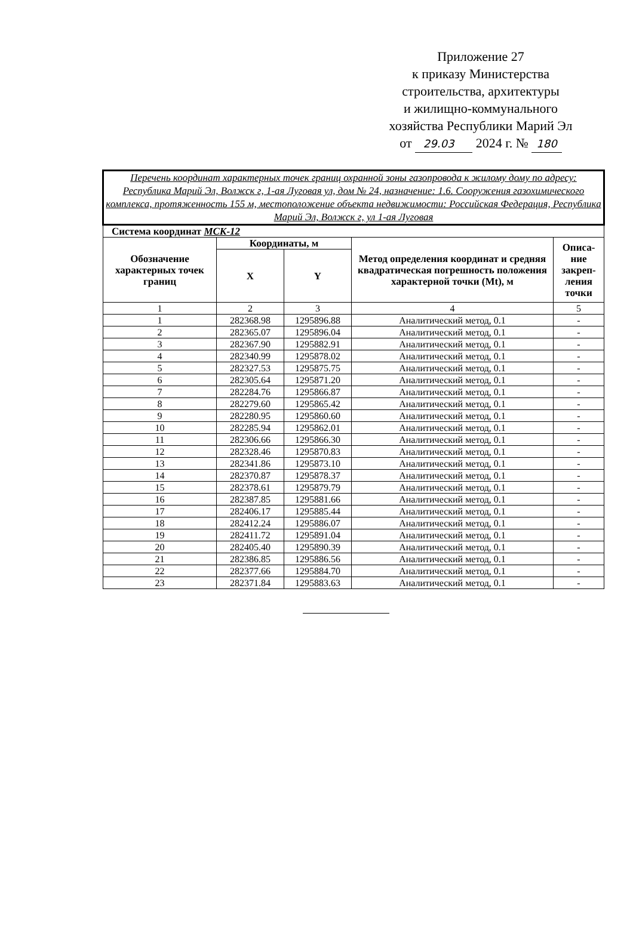Приложение 27
к приказу Министерства
строительства, архитектуры
и жилищно-коммунального
хозяйства Республики Марий Эл
от 29.03 2024 г. № 180
| Перечень координат характерных точек границ охранной зоны газопровода к жилому дому по адресу: Республика Марий Эл, Волжск г, 1-ая Луговая ул, дом № 24, назначение: 1.6. Сооружения газохимического комплекса, протяженность 155 м, местоположение объекта недвижимости: Российская Федерация, Республика Марий Эл, Волжск г, ул 1-ая Луговая | | | | |
| Система координат МСК-12 | | | | |
| Обозначение характерных точек границ | Координаты, м | | Метод определения координат и средняя квадратическая погрешность положения характерной точки (Mt), м | Описа-ние закреп-ления точки |
| | X | Y | | |
| 1 | 2 | 3 | 4 | 5 |
| 1 | 282368.98 | 1295896.88 | Аналитический метод, 0.1 | - |
| 2 | 282365.07 | 1295896.04 | Аналитический метод, 0.1 | - |
| 3 | 282367.90 | 1295882.91 | Аналитический метод, 0.1 | - |
| 4 | 282340.99 | 1295878.02 | Аналитический метод, 0.1 | - |
| 5 | 282327.53 | 1295875.75 | Аналитический метод, 0.1 | - |
| 6 | 282305.64 | 1295871.20 | Аналитический метод, 0.1 | - |
| 7 | 282284.76 | 1295866.87 | Аналитический метод, 0.1 | - |
| 8 | 282279.60 | 1295865.42 | Аналитический метод, 0.1 | - |
| 9 | 282280.95 | 1295860.60 | Аналитический метод, 0.1 | - |
| 10 | 282285.94 | 1295862.01 | Аналитический метод, 0.1 | - |
| 11 | 282306.66 | 1295866.30 | Аналитический метод, 0.1 | - |
| 12 | 282328.46 | 1295870.83 | Аналитический метод, 0.1 | - |
| 13 | 282341.86 | 1295873.10 | Аналитический метод, 0.1 | - |
| 14 | 282370.87 | 1295878.37 | Аналитический метод, 0.1 | - |
| 15 | 282378.61 | 1295879.79 | Аналитический метод, 0.1 | - |
| 16 | 282387.85 | 1295881.66 | Аналитический метод, 0.1 | - |
| 17 | 282406.17 | 1295885.44 | Аналитический метод, 0.1 | - |
| 18 | 282412.24 | 1295886.07 | Аналитический метод, 0.1 | - |
| 19 | 282411.72 | 1295891.04 | Аналитический метод, 0.1 | - |
| 20 | 282405.40 | 1295890.39 | Аналитический метод, 0.1 | - |
| 21 | 282386.85 | 1295886.56 | Аналитический метод, 0.1 | - |
| 22 | 282377.66 | 1295884.70 | Аналитический метод, 0.1 | - |
| 23 | 282371.84 | 1295883.63 | Аналитический метод, 0.1 | - |